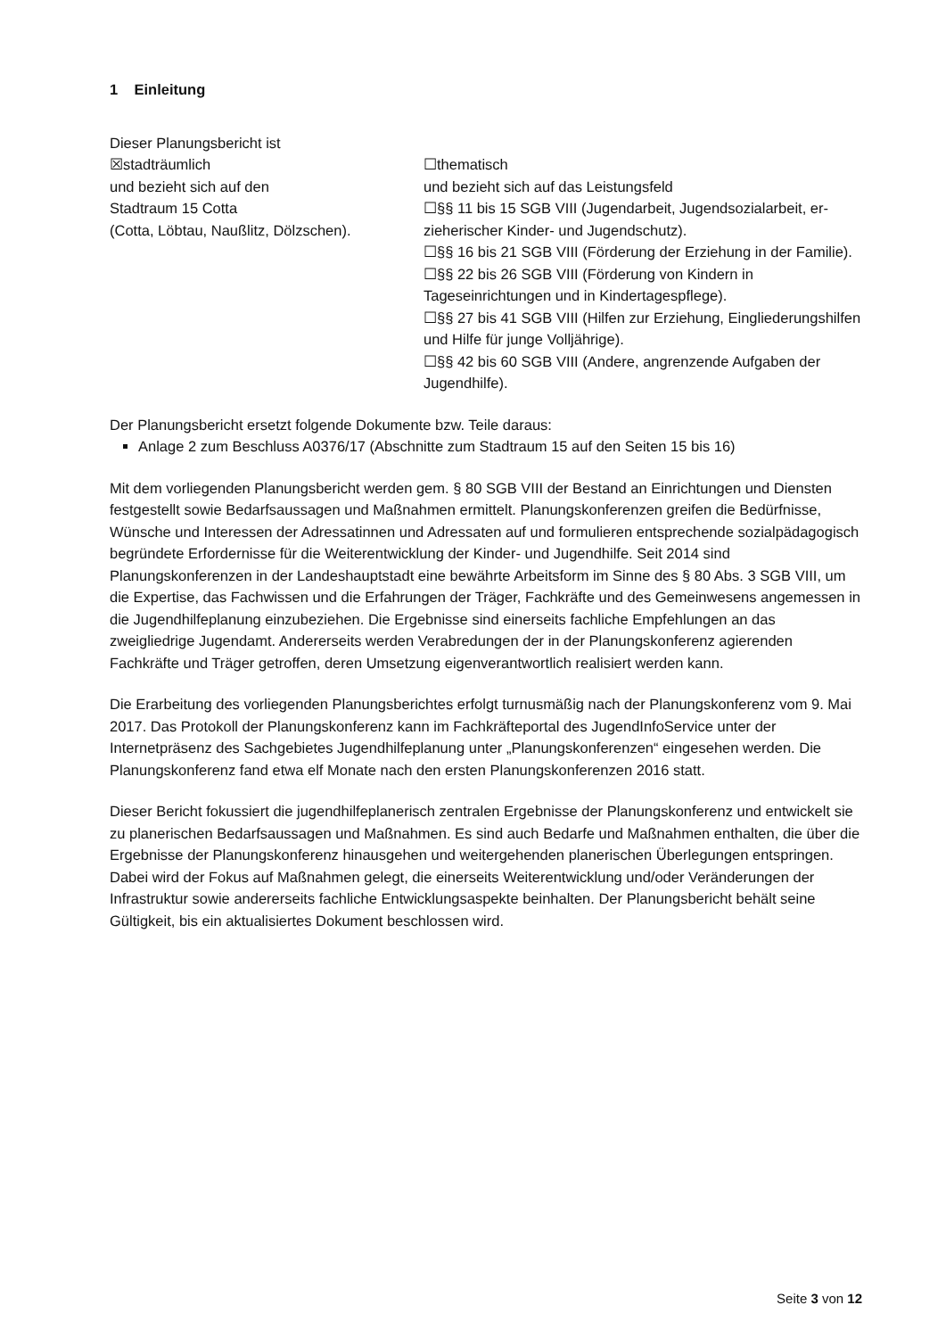1 Einleitung
Dieser Planungsbericht ist
☒stadträumlich
und bezieht sich auf den
Stadtraum 15 Cotta
(Cotta, Löbtau, Naußlitz, Dölzschen).
☐thematisch
und bezieht sich auf das Leistungsfeld
☐§§ 11 bis 15 SGB VIII (Jugendarbeit, Jugendsozialarbeit, er­zieherischer Kinder- und Jugendschutz).
☐§§ 16 bis 21 SGB VIII (Förderung der Erziehung in der Fami­lie).
☐§§ 22 bis 26 SGB VIII (Förderung von Kindern in Tageseinrichtungen und in Kindertagespflege).
☐§§ 27 bis 41 SGB VIII (Hilfen zur Erziehung, Eingliederungshilfen und Hilfe für junge Volljährige).
☐§§ 42 bis 60 SGB VIII (Andere, angrenzende Aufgaben der Jugendhilfe).
Der Planungsbericht ersetzt folgende Dokumente bzw. Teile daraus:
Anlage 2 zum Beschluss A0376/17 (Abschnitte zum Stadtraum 15 auf den Seiten 15 bis 16)
Mit dem vorliegenden Planungsbericht werden gem. § 80 SGB VIII der Bestand an Einrichtungen und Diensten festgestellt sowie Bedarfsaussagen und Maßnahmen ermittelt. Planungskonferenzen greifen die Bedürfnisse, Wünsche und Interessen der Adressatinnen und Adressaten auf und formulieren entsprechende sozialpädagogisch begründete Erfordernisse für die Weiterentwicklung der Kinder- und Jugendhilfe. Seit 2014 sind Planungskonferenzen in der Landeshauptstadt eine bewährte Arbeitsform im Sinne des § 80 Abs. 3 SGB VIII, um die Expertise, das Fachwissen und die Erfahrungen der Träger, Fachkräfte und des Gemeinwesens angemessen in die Jugendhilfeplanung einzubeziehen. Die Ergebnisse sind einerseits fachliche Empfehlungen an das zweigliedrige Jugendamt. Andererseits werden Verabredungen der in der Planungskonferenz agierenden Fachkräfte und Träger getroffen, deren Umsetzung eigenverantwortlich realisiert werden kann.
Die Erarbeitung des vorliegenden Planungsberichtes erfolgt turnusmäßig nach der Planungskonferenz vom 9. Mai 2017. Das Protokoll der Planungskonferenz kann im Fachkräfteportal des JugendInfoService unter der Internetpräsenz des Sachgebietes Jugendhilfeplanung unter „Planungskonferenzen“ eingesehen werden. Die Planungskonferenz fand etwa elf Monate nach den ersten Planungskonferenzen 2016 statt.
Dieser Bericht fokussiert die jugendhilfeplanerisch zentralen Ergebnisse der Planungskonferenz und entwickelt sie zu planerischen Bedarfsaussagen und Maßnahmen. Es sind auch Bedarfe und Maßnahmen enthalten, die über die Ergebnisse der Planungskonferenz hinausgehen und weitergehenden planerischen Überlegungen entspringen. Dabei wird der Fokus auf Maßnahmen gelegt, die einerseits Weiterentwicklung und/oder Veränderungen der Infrastruktur sowie andererseits fachliche Entwicklungsaspekte beinhalten. Der Planungsbericht behält seine Gültigkeit, bis ein aktualisiertes Dokument beschlossen wird.
Seite 3 von 12